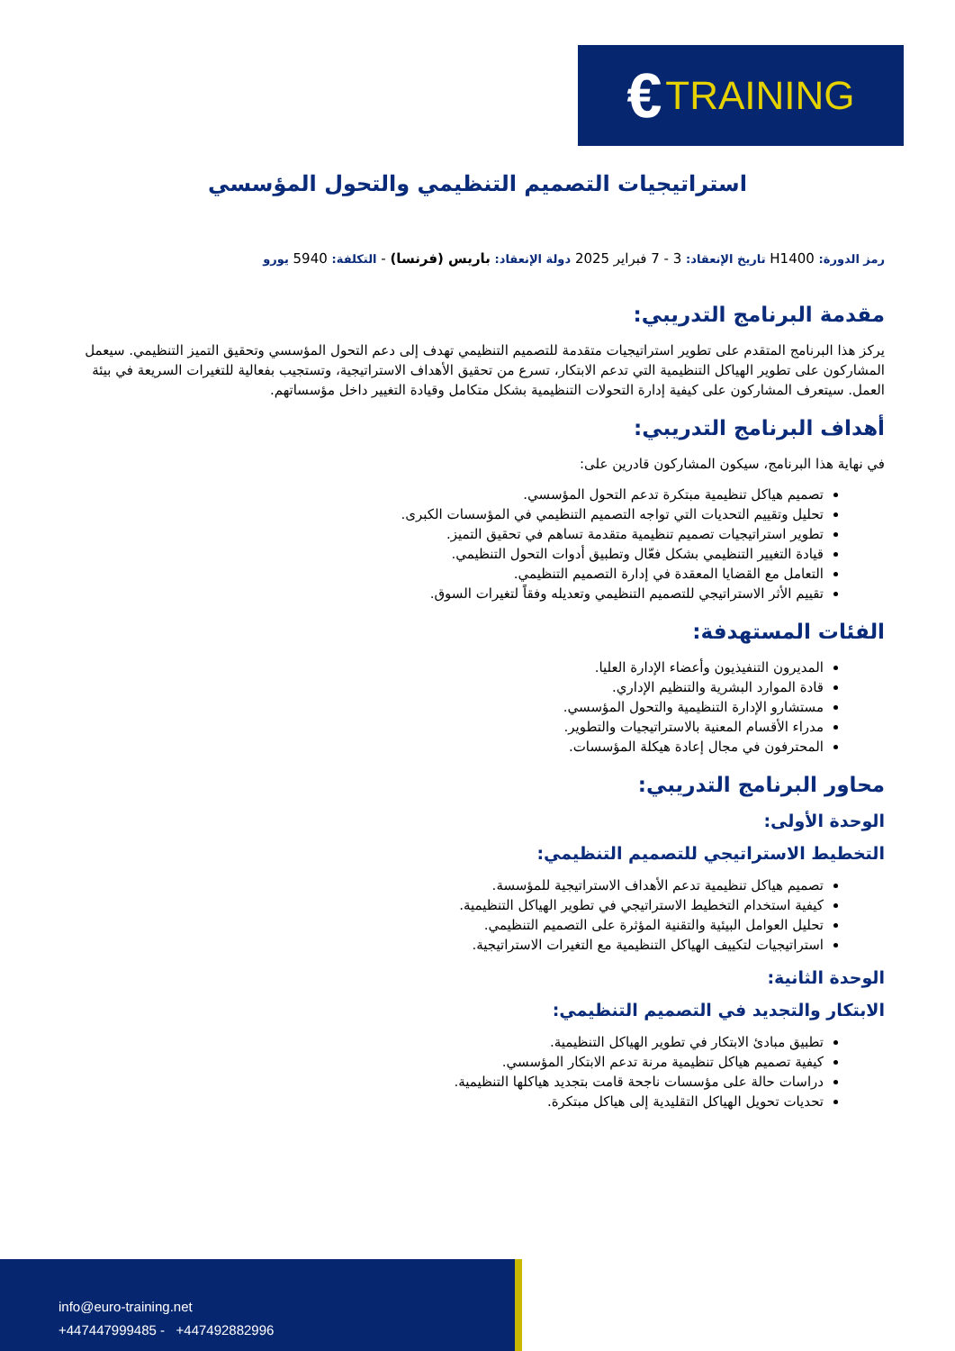€ TRAINING
استراتيجيات التصميم التنظيمي والتحول المؤسسي
رمز الدورة: H1400 تاريخ الإنعقاد: 3 - 7 فبراير 2025 دولة الإنعقاد: باريس (فرنسا) - التكلفة: 5940 يورو
مقدمة البرنامج التدريبي:
يركز هذا البرنامج المتقدم على تطوير استراتيجيات متقدمة للتصميم التنظيمي تهدف إلى دعم التحول المؤسسي وتحقيق التميز التنظيمي. سيعمل المشاركون على تطوير الهياكل التنظيمية التي تدعم الابتكار، تسرع من تحقيق الأهداف الاستراتيجية، وتستجيب بفعالية للتغيرات السريعة في بيئة العمل. سيتعرف المشاركون على كيفية إدارة التحولات التنظيمية بشكل متكامل وقيادة التغيير داخل مؤسساتهم.
أهداف البرنامج التدريبي:
في نهاية هذا البرنامج، سيكون المشاركون قادرين على:
تصميم هياكل تنظيمية مبتكرة تدعم التحول المؤسسي.
تحليل وتقييم التحديات التي تواجه التصميم التنظيمي في المؤسسات الكبرى.
تطوير استراتيجيات تصميم تنظيمية متقدمة تساهم في تحقيق التميز.
قيادة التغيير التنظيمي بشكل فعّال وتطبيق أدوات التحول التنظيمي.
التعامل مع القضايا المعقدة في إدارة التصميم التنظيمي.
تقييم الأثر الاستراتيجي للتصميم التنظيمي وتعديله وفقاً لتغيرات السوق.
الفئات المستهدفة:
المديرون التنفيذيون وأعضاء الإدارة العليا.
قادة الموارد البشرية والتنظيم الإداري.
مستشارو الإدارة التنظيمية والتحول المؤسسي.
مدراء الأقسام المعنية بالاستراتيجيات والتطوير.
المحترفون في مجال إعادة هيكلة المؤسسات.
محاور البرنامج التدريبي:
الوحدة الأولى:
التخطيط الاستراتيجي للتصميم التنظيمي:
تصميم هياكل تنظيمية تدعم الأهداف الاستراتيجية للمؤسسة.
كيفية استخدام التخطيط الاستراتيجي في تطوير الهياكل التنظيمية.
تحليل العوامل البيئية والتقنية المؤثرة على التصميم التنظيمي.
استراتيجيات لتكييف الهياكل التنظيمية مع التغيرات الاستراتيجية.
الوحدة الثانية:
الابتكار والتجديد في التصميم التنظيمي:
تطبيق مبادئ الابتكار في تطوير الهياكل التنظيمية.
كيفية تصميم هياكل تنظيمية مرنة تدعم الابتكار المؤسسي.
دراسات حالة على مؤسسات ناجحة قامت بتجديد هياكلها التنظيمية.
تحديات تحويل الهياكل التقليدية إلى هياكل مبتكرة.
info@euro-training.net
+447447999485 - +447492882996